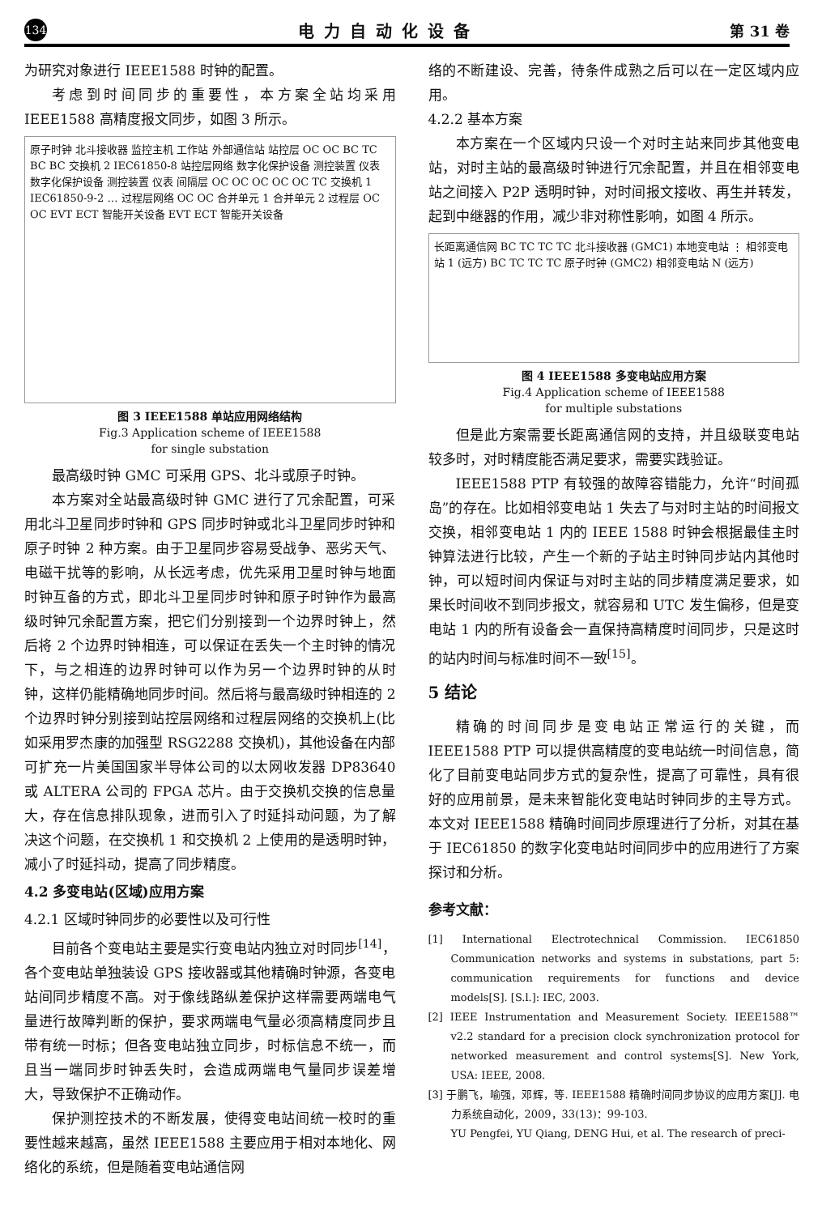134 电力自动化设备 第 31 卷
为研究对象进行 IEEE1588 时钟的配置。
考虑到时间同步的重要性，本方案全站均采用 IEEE1588 高精度报文同步，如图 3 所示。
原子时钟 北斗接收器 监控主机 工作站 外部通信站 站控层 OC OC BC TC BC BC 交换机 2 IEC61850-8 站控层网络 数字化保护设备 测控装置 仪表 数字化保护设备 测控装置 仪表 间隔层 OC OC OC OC OC TC 交换机 1 IEC61850-9-2 … 过程层网络 OC OC 合并单元 1 合并单元 2 过程层 OC OC EVT ECT 智能开关设备 EVT ECT 智能开关设备
图 3 IEEE1588 单站应用网络结构
Fig.3 Application scheme of IEEE1588
for single substation
最高级时钟 GMC 可采用 GPS、北斗或原子时钟。
本方案对全站最高级时钟 GMC 进行了冗余配置，可采用北斗卫星同步时钟和 GPS 同步时钟或北斗卫星同步时钟和原子时钟 2 种方案。由于卫星同步容易受战争、恶劣天气、电磁干扰等的影响，从长远考虑，优先采用卫星时钟与地面时钟互备的方式，即北斗卫星同步时钟和原子时钟作为最高级时钟冗余配置方案，把它们分别接到一个边界时钟上，然后将 2 个边界时钟相连，可以保证在丢失一个主时钟的情况下，与之相连的边界时钟可以作为另一个边界时钟的从时钟，这样仍能精确地同步时间。然后将与最高级时钟相连的 2 个边界时钟分别接到站控层网络和过程层网络的交换机上(比如采用罗杰康的加强型 RSG2288 交换机)，其他设备在内部可扩充一片美国国家半导体公司的以太网收发器 DP83640 或 ALTERA 公司的 FPGA 芯片。由于交换机交换的信息量大，存在信息排队现象，进而引入了时延抖动问题，为了解决这个问题，在交换机 1 和交换机 2 上使用的是透明时钟，减小了时延抖动，提高了同步精度。
4.2 多变电站(区域)应用方案
4.2.1 区域时钟同步的必要性以及可行性
目前各个变电站主要是实行变电站内独立对时同步<sup>[14]</sup>，各个变电站单独装设 GPS 接收器或其他精确时钟源，各变电站间同步精度不高。对于像线路纵差保护这样需要两端电气量进行故障判断的保护，要求两端电气量必须高精度同步且带有统一时标；但各变电站独立同步，时标信息不统一，而且当一端同步时钟丢失时，会造成两端电气量同步误差增大，导致保护不正确动作。
保护测控技术的不断发展，使得变电站间统一校时的重要性越来越高，虽然 IEEE1588 主要应用于相对本地化、网络化的系统，但是随着变电站通信网
络的不断建设、完善，待条件成熟之后可以在一定区域内应用。
4.2.2 基本方案
本方案在一个区域内只设一个对时主站来同步其他变电站，对时主站的最高级时钟进行冗余配置，并且在相邻变电站之间接入 P2P 透明时钟，对时间报文接收、再生并转发，起到中继器的作用，减少非对称性影响，如图 4 所示。
长距离通信网 BC TC TC TC 北斗接收器 (GMC1) 本地变电站 ⋮ 相邻变电站 1 (远方) BC TC TC TC 原子时钟 (GMC2) 相邻变电站 N (远方)
图 4 IEEE1588 多变电站应用方案
Fig.4 Application scheme of IEEE1588
for multiple substations
但是此方案需要长距离通信网的支持，并且级联变电站较多时，对时精度能否满足要求，需要实践验证。
IEEE1588 PTP 有较强的故障容错能力，允许“时间孤岛”的存在。比如相邻变电站 1 失去了与对时主站的时间报文交换，相邻变电站 1 内的 IEEE 1588 时钟会根据最佳主时钟算法进行比较，产生一个新的子站主时钟同步站内其他时钟，可以短时间内保证与对时主站的同步精度满足要求，如果长时间收不到同步报文，就容易和 UTC 发生偏移，但是变电站 1 内的所有设备会一直保持高精度时间同步，只是这时的站内时间与标准时间不一致<sup>[15]</sup>。
5 结论
精确的时间同步是变电站正常运行的关键，而 IEEE1588 PTP 可以提供高精度的变电站统一时间信息，简化了目前变电站同步方式的复杂性，提高了可靠性，具有很好的应用前景，是未来智能化变电站时钟同步的主导方式。本文对 IEEE1588 精确时间同步原理进行了分析，对其在基于 IEC61850 的数字化变电站时间同步中的应用进行了方案探讨和分析。
参考文献：
[1] International Electrotechnical Commission. IEC61850 Communication networks and systems in substations, part 5: communication requirements for functions and device models[S]. [S.l.]: IEC, 2003.
[2] IEEE Instrumentation and Measurement Society. IEEE1588™ v2.2 standard for a precision clock synchronization protocol for networked measurement and control systems[S]. New York, USA: IEEE, 2008.
[3] 于鹏飞，喻强，邓辉，等. IEEE1588 精确时间同步协议的应用方案[J]. 电力系统自动化，2009，33(13)：99-103.
YU Pengfei, YU Qiang, DENG Hui, et al. The research of preci-